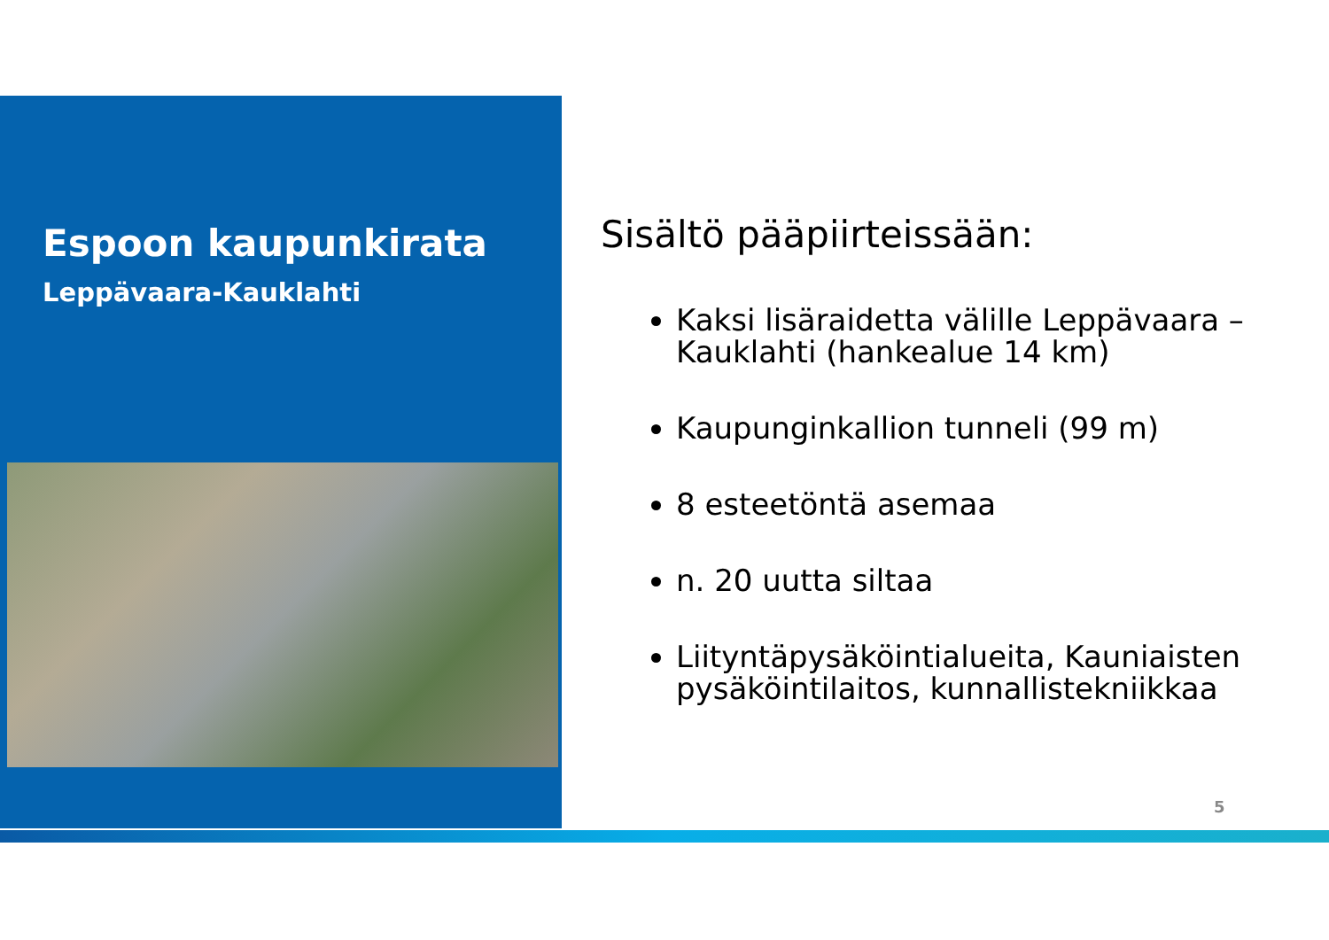Espoon kaupunkirata
Leppävaara-Kauklahti
Sisältö pääpiirteissään:
Kaksi lisäraidetta välille Leppävaara – Kauklahti (hankealue 14 km)
Kaupunginkallion tunneli (99 m)
8 esteetöntä asemaa
n. 20 uutta siltaa
Liityntäpysäköintialueita, Kauniaisten pysäköintilaitos, kunnallistekniikkaa
5